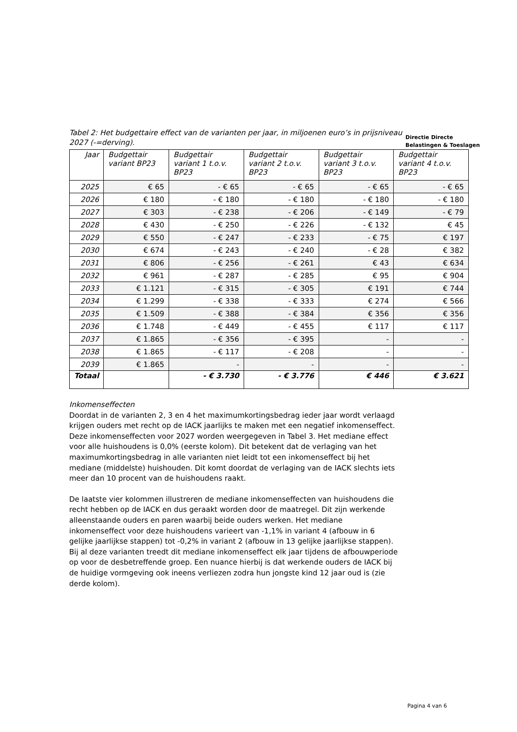Tabel 2: Het budgettaire effect van de varianten per jaar, in miljoenen euro’s in prijsniveau 2027 (-=derving).
Directie Directe
Belastingen & Toeslagen
| Jaar | Budgettair variant BP23 | Budgettair variant 1 t.o.v. BP23 | Budgettair variant 2 t.o.v. BP23 | Budgettair variant 3 t.o.v. BP23 | Budgettair variant 4 t.o.v. BP23 |
| --- | --- | --- | --- | --- | --- |
| 2025 | € 65 | - € 65 | - € 65 | - € 65 | - € 65 |
| 2026 | € 180 | - € 180 | - € 180 | - € 180 | - € 180 |
| 2027 | € 303 | - € 238 | - € 206 | - € 149 | - € 79 |
| 2028 | € 430 | - € 250 | - € 226 | - € 132 | € 45 |
| 2029 | € 550 | - € 247 | - € 233 | - € 75 | € 197 |
| 2030 | € 674 | - € 243 | - € 240 | - € 28 | € 382 |
| 2031 | € 806 | - € 256 | - € 261 | € 43 | € 634 |
| 2032 | € 961 | - € 287 | - € 285 | € 95 | € 904 |
| 2033 | € 1.121 | - € 315 | - € 305 | € 191 | € 744 |
| 2034 | € 1.299 | - € 338 | - € 333 | € 274 | € 566 |
| 2035 | € 1.509 | - € 388 | - € 384 | € 356 | € 356 |
| 2036 | € 1.748 | - € 449 | - € 455 | € 117 | € 117 |
| 2037 | € 1.865 | - € 356 | - € 395 | - | - |
| 2038 | € 1.865 | - € 117 | - € 208 | - | - |
| 2039 | € 1.865 | - | - | - | - |
| Totaal | | - € 3.730 | - € 3.776 | € 446 | € 3.621 |
Inkomenseffecten
Doordat in de varianten 2, 3 en 4 het maximumkortingsbedrag ieder jaar wordt verlaagd krijgen ouders met recht op de IACK jaarlijks te maken met een negatief inkomenseffect. Deze inkomenseffecten voor 2027 worden weergegeven in Tabel 3. Het mediane effect voor alle huishoudens is 0,0% (eerste kolom). Dit betekent dat de verlaging van het maximumkortingsbedrag in alle varianten niet leidt tot een inkomenseffect bij het mediane (middelste) huishouden. Dit komt doordat de verlaging van de IACK slechts iets meer dan 10 procent van de huishoudens raakt.
De laatste vier kolommen illustreren de mediane inkomenseffecten van huishoudens die recht hebben op de IACK en dus geraakt worden door de maatregel. Dit zijn werkende alleenstaande ouders en paren waarbij beide ouders werken. Het mediane inkomenseffect voor deze huishoudens varieert van -1,1% in variant 4 (afbouw in 6 gelijke jaarlijkse stappen) tot -0,2% in variant 2 (afbouw in 13 gelijke jaarlijkse stappen). Bij al deze varianten treedt dit mediane inkomenseffect elk jaar tijdens de afbouwperiode op voor de desbetreffende groep. Een nuance hierbij is dat werkende ouders de IACK bij de huidige vormgeving ook ineens verliezen zodra hun jongste kind 12 jaar oud is (zie derde kolom).
Pagina 4 van 6